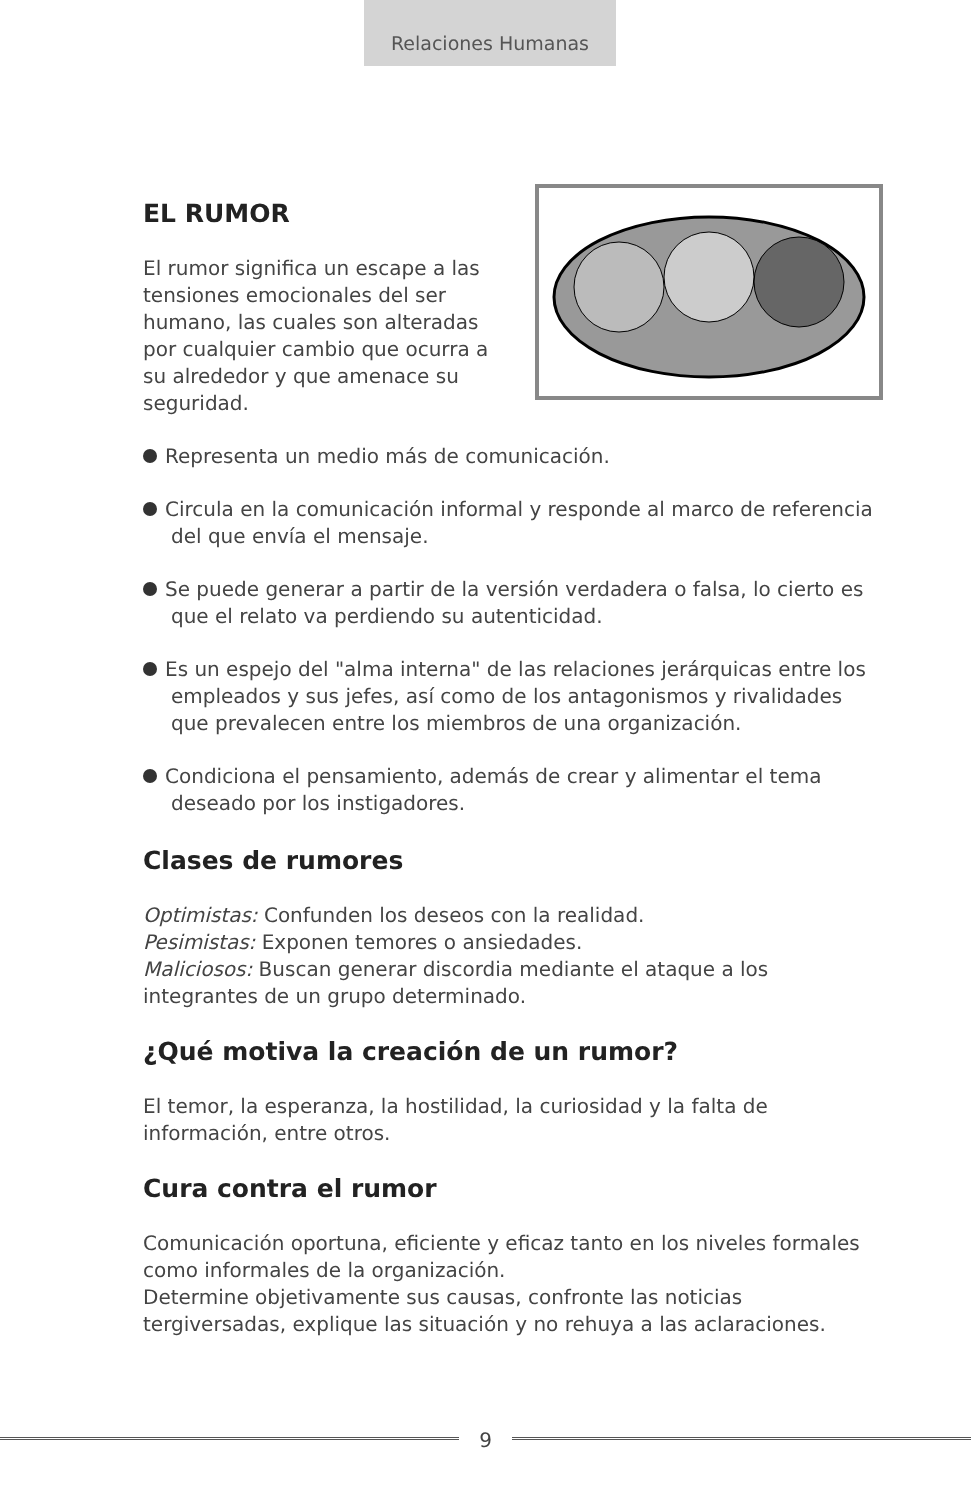Relaciones Humanas
EL RUMOR
El rumor significa un escape a las tensiones emocionales del ser humano, las cuales son alteradas por cualquier cambio que ocurra a su alrededor y que amenace su seguridad.
Representa un medio más de comunicación.
Circula en la comunicación informal y responde al marco de referencia del que envía el mensaje.
Se puede generar a partir de la versión verdadera o falsa, lo cierto es que el relato va perdiendo su autenticidad.
Es un espejo del "alma interna" de las relaciones jerárquicas entre los empleados y sus jefes, así como de los antagonismos y rivalidades que prevalecen entre los miembros de una organización.
Condiciona el pensamiento, además de crear y alimentar el tema deseado por los instigadores.
Clases de rumores
Optimistas: Confunden los deseos con la realidad.
Pesimistas: Exponen temores o ansiedades.
Maliciosos: Buscan generar discordia mediante el ataque a los integrantes de un grupo determinado.
¿Qué motiva la creación de un rumor?
El temor, la esperanza, la hostilidad, la curiosidad y la falta de información, entre otros.
Cura contra el rumor
Comunicación oportuna, eficiente y eficaz tanto en los niveles formales como informales de la organización.
Determine objetivamente sus causas, confronte las noticias tergiversadas, explique las situación y no rehuya a las aclaraciones.
9